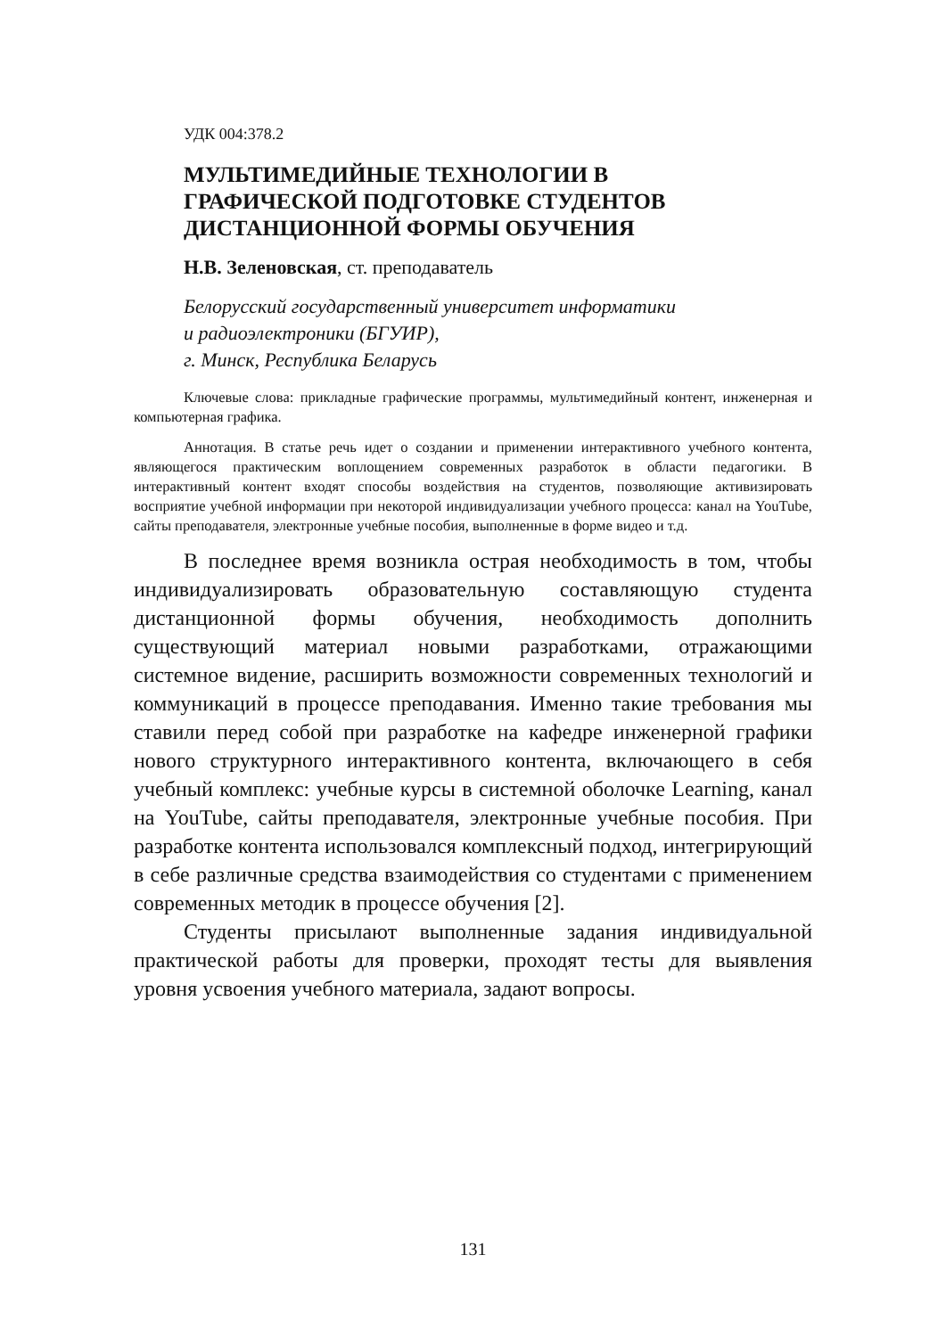УДК 004:378.2
МУЛЬТИМЕДИЙНЫЕ ТЕХНОЛОГИИ В
ГРАФИЧЕСКОЙ ПОДГОТОВКЕ СТУДЕНТОВ
ДИСТАНЦИОННОЙ ФОРМЫ ОБУЧЕНИЯ
Н.В. Зеленовская, ст. преподаватель
Белорусский государственный университет информатики
и радиоэлектроники (БГУИР),
г. Минск, Республика Беларусь
Ключевые слова: прикладные графические программы, мультимедийный контент, инженерная и компьютерная графика.
Аннотация. В статье речь идет о создании и применении интерактивного учебного контента, являющегося практическим воплощением современных разработок в области педагогики. В интерактивный контент входят способы воздействия на студентов, позволяющие активизировать восприятие учебной информации при некоторой индивидуализации учебного процесса: канал на YouTube, сайты преподавателя, электронные учебные пособия, выполненные в форме видео и т.д.
В последнее время возникла острая необходимость в том, чтобы индивидуализировать образовательную составляющую студента дистанционной формы обучения, необходимость дополнить существующий материал новыми разработками, отражающими системное видение, расширить возможности современных технологий и коммуникаций в процессе преподавания. Именно такие требования мы ставили перед собой при разработке на кафедре инженерной графики нового структурного интерактивного контента, включающего в себя учебный комплекс: учебные курсы в системной оболочке Learning, канал на YouTube, сайты преподавателя, электронные учебные пособия. При разработке контента использовался комплексный подход, интегрирующий в себе различные средства взаимодействия со студентами с применением современных методик в процессе обучения [2].
Студенты присылают выполненные задания индивидуальной практической работы для проверки, проходят тесты для выявления уровня усвоения учебного материала, задают вопросы.
131